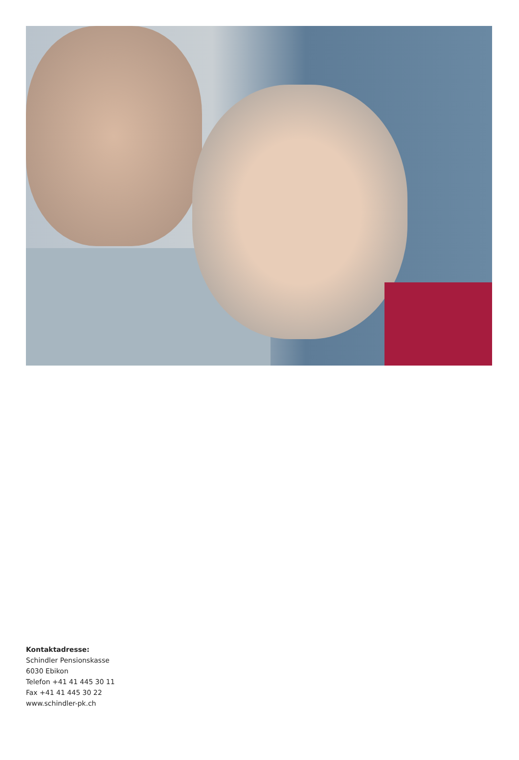Kontaktadresse:
Schindler Pensionskasse
6030 Ebikon
Telefon +41 41 445 30 11
Fax +41 41 445 30 22
www.schindler-pk.ch